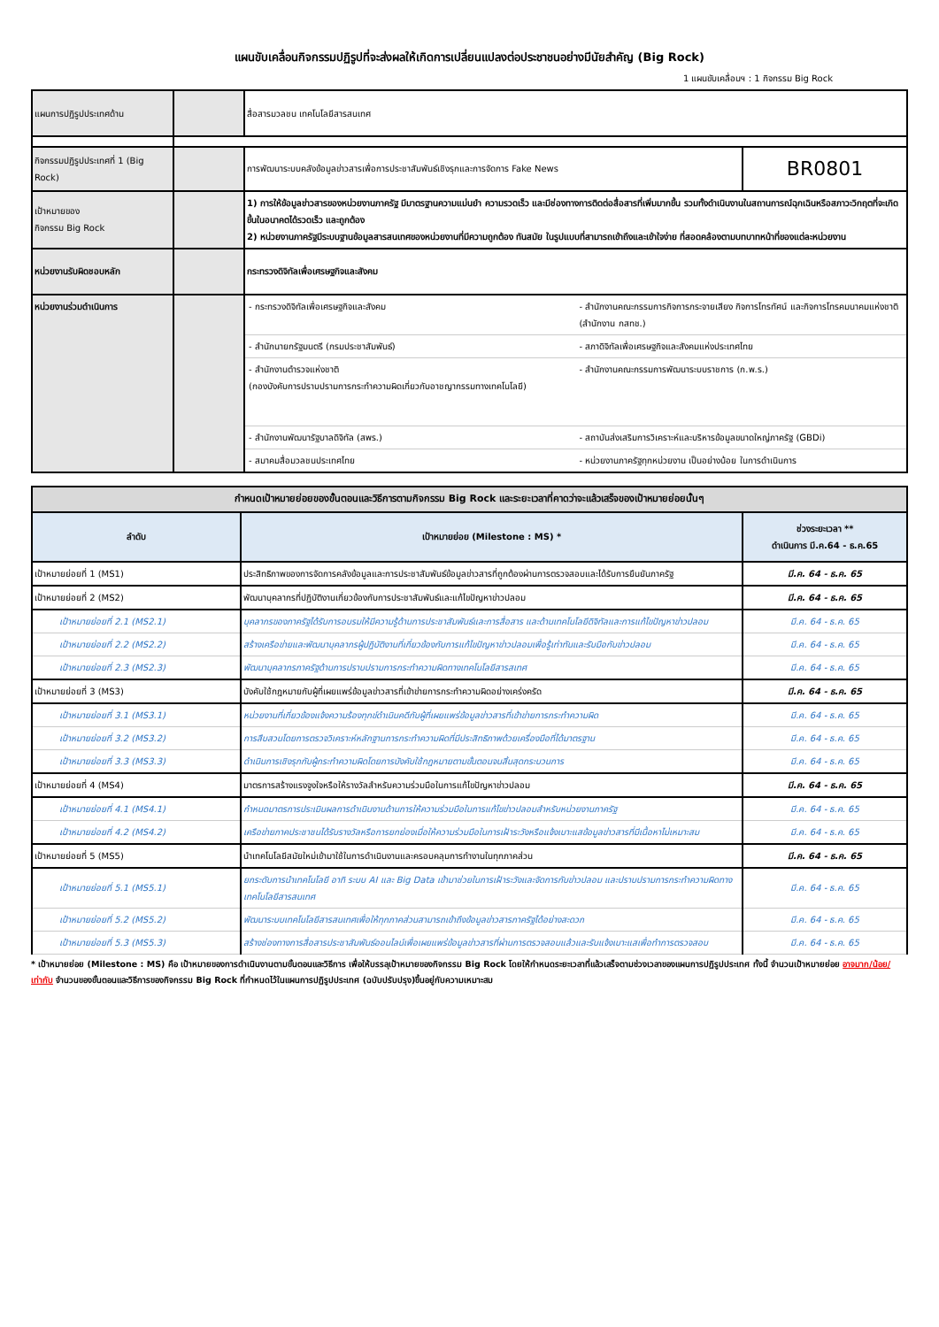แผนขับเคลื่อนกิจกรรมปฏิรูปที่จะส่งผลให้เกิดการเปลี่ยนแปลงต่อประชาชนอย่างมีนัยสำคัญ (Big Rock)
1 แผนขับเคลื่อนฯ : 1 กิจกรรม Big Rock
| แผนการปฏิรูปประเทศด้าน | | สื่อสารมวลชน เทคโนโลยีสารสนเทศ | |
| กิจกรรมปฏิรูปประเทศที่ 1 (Big Rock) | | การพัฒนาระบบคลังข้อมูลข่าวสารเพื่อการประชาสัมพันธ์เชิงรุกและการจัดการ Fake News | BR0801 |
| เป้าหมายของ กิจกรรม Big Rock | | 1) การให้ข้อมูลข่าวสารของหน่วยงานภาครัฐ มีมาตรฐานความแม่นยำ ความรวดเร็ว และมีช่องทางการติดต่อสื่อสารที่เพิ่มมากขึ้น รวมทั้งดำเนินงานในสถานการณ์ฉุกเฉินหรือสภาวะวิกฤตที่จะเกิดขึ้นในอนาคตได้รวดเร็ว และถูกต้อง 2) หน่วยงานภาครัฐมีระบบฐานข้อมูลสารสนเทศของหน่วยงานที่มีความถูกต้อง ทันสมัย ในรูปแบบที่สามารถเข้าถึงและเข้าใจง่าย ที่สอดคล้องตามบทบาทหน้าที่ของแต่ละหน่วยงาน | |
| หน่วยงานรับผิดชอบหลัก | | กระทรวงดิจิทัลเพื่อเศรษฐกิจและสังคม | |
| หน่วยงานร่วมดำเนินการ | | / - กระทรวงดิจิทัลเพื่อเศรษฐกิจและสังคม / - สำนักงานคณะกรรมการกิจการกระจายเสียง กิจการโทรทัศน์ และกิจการโทรคมนาคมแห่งชาติ (สำนักงาน กสทช.) / / - สำนักนายกรัฐมนตรี (กรมประชาสัมพันธ์) / - สภาดิจิทัลเพื่อเศรษฐกิจและสังคมแห่งประเทศไทย / / - สำนักงานตำรวจแห่งชาติ (กองบังคับการปราบปรามการกระทำความผิดเกี่ยวกับอาชญากรรมทางเทคโนโลยี) / - สำนักงานคณะกรรมการพัฒนาระบบราชการ (ก.พ.ร.) / / - สำนักงานพัฒนารัฐบาลดิจิทัล (สพร.) / - สถาบันส่งเสริมการวิเคราะห์และบริหารข้อมูลขนาดใหญ่ภาครัฐ (GBDi) / / - สมาคมสื่อมวลชนประเทศไทย / - หน่วยงานภาครัฐทุกหน่วยงาน เป็นอย่างน้อย ในการดำเนินการ / | |
| กำหนดเป้าหมายย่อยของขั้นตอนและวิธีการตามกิจกรรม Big Rock และระยะเวลาที่คาดว่าจะแล้วเสร็จของเป้าหมายย่อยนั้นๆ | | |
| ลำดับ | เป้าหมายย่อย (Milestone : MS) * | ช่วงระยะเวลา ** ดำเนินการ มี.ค.64 - ธ.ค.65 |
| เป้าหมายย่อยที่ 1 (MS1) | ประสิทธิภาพของการจัดการคลังข้อมูลและการประชาสัมพันธ์ข้อมูลข่าวสารที่ถูกต้องผ่านการตรวจสอบและได้รับการยืนยันภาครัฐ | มี.ค. 64 - ธ.ค. 65 |
| เป้าหมายย่อยที่ 2 (MS2) | พัฒนาบุคลากรที่ปฏิบัติงานเกี่ยวข้องกับการประชาสัมพันธ์และแก้ไขปัญหาข่าวปลอม | มี.ค. 64 - ธ.ค. 65 |
| เป้าหมายย่อยที่ 2.1 (MS2.1) | บุคลากรของภาครัฐได้รับการอบรมให้มีความรู้ด้านการประชาสัมพันธ์และการสื่อสาร และด้านเทคโนโลยีดิจิทัลและการแก้ไขปัญหาข่าวปลอม | มี.ค. 64 - ธ.ค. 65 |
| เป้าหมายย่อยที่ 2.2 (MS2.2) | สร้างเครือข่ายและพัฒนาบุคลากรผู้ปฏิบัติงานที่เกี่ยวข้องกับการแก้ไขปัญหาข่าวปลอมเพื่อรู้เท่าทันและรับมือกับข่าวปลอม | มี.ค. 64 - ธ.ค. 65 |
| เป้าหมายย่อยที่ 2.3 (MS2.3) | พัฒนาบุคลากรภาครัฐด้านการปราบปรามการกระทำความผิดทางเทคโนโลยีสารสเทศ | มี.ค. 64 - ธ.ค. 65 |
| เป้าหมายย่อยที่ 3 (MS3) | บังคับใช้กฎหมายกับผู้ที่เผยแพร่ข้อมูลข่าวสารที่เข้าข่ายการกระทำความผิดอย่างเคร่งครัด | มี.ค. 64 - ธ.ค. 65 |
| เป้าหมายย่อยที่ 3.1 (MS3.1) | หน่วยงานที่เกี่ยวข้องแจ้งความร้องทุกข์ดำเนินคดีกับผู้ที่เผยแพร่ข้อมูลข่าวสารที่เข้าข่ายการกระทำความผิด | มี.ค. 64 - ธ.ค. 65 |
| เป้าหมายย่อยที่ 3.2 (MS3.2) | การสืบสวนโดยการตรวจวิเคราะห์หลักฐานการกระทำความผิดที่มีประสิทธิภาพด้วยเครื่องมือที่ได้มาตรฐาน | มี.ค. 64 - ธ.ค. 65 |
| เป้าหมายย่อยที่ 3.3 (MS3.3) | ดำเนินการเชิงรุกกับผู้กระทำความผิดโดยการบังคับใช้กฎหมายตามขั้นตอนจนสิ้นสุดกระบวนการ | มี.ค. 64 - ธ.ค. 65 |
| เป้าหมายย่อยที่ 4 (MS4) | มาตรการสร้างแรงจูงใจหรือให้รางวัลสำหรับความร่วมมือในการแก้ไขปัญหาข่าวปลอม | มี.ค. 64 - ธ.ค. 65 |
| เป้าหมายย่อยที่ 4.1 (MS4.1) | กำหนดมาตรการประเมินผลการดำเนินงานด้านการให้ความร่วมมือในการแก้ไขข่าวปลอมสำหรับหน่วยงานภาครัฐ | มี.ค. 64 - ธ.ค. 65 |
| เป้าหมายย่อยที่ 4.2 (MS4.2) | เครือข่ายภาคประชาชนได้รับรางวัลหรือการยกย่องเมื่อให้ความร่วมมือในการเฝ้าระวังหรือแจ้งเบาะแสข้อมูลข่าวสารที่มีเนื้อหาไม่เหมาะสม | มี.ค. 64 - ธ.ค. 65 |
| เป้าหมายย่อยที่ 5 (MS5) | นำเทคโนโลยีสมัยใหม่เข้ามาใช้ในการดำเนินงานและครอบคลุมการทำงานในทุกภาคส่วน | มี.ค. 64 - ธ.ค. 65 |
| เป้าหมายย่อยที่ 5.1 (MS5.1) | ยกระดับการนำเทคโนโลยี อาทิ ระบบ AI และ Big Data เข้ามาช่วยในการเฝ้าระวังและจัดการกับข่าวปลอม และปราบปรามการกระทำความผิดทางเทคโนโลยีสารสนเทศ | มี.ค. 64 - ธ.ค. 65 |
| เป้าหมายย่อยที่ 5.2 (MS5.2) | พัฒนาระบบเทคโนโลยีสารสนเทศเพื่อให้ทุกภาคส่วนสามารถเข้าถึงข้อมูลข่าวสารภาครัฐได้อย่างสะดวก | มี.ค. 64 - ธ.ค. 65 |
| เป้าหมายย่อยที่ 5.3 (MS5.3) | สร้างช่องทางการสื่อสารประชาสัมพันธ์ออนไลน์เพื่อเผยแพร่ข้อมูลข่าวสารที่ผ่านการตรวจสอบแล้วและรับแจ้งเบาะแสเพื่อทำการตรวจสอบ | มี.ค. 64 - ธ.ค. 65 |
* เป้าหมายย่อย (Milestone : MS) คือ เป้าหมายของการดำเนินงานตามขั้นตอนและวิธีการ เพื่อให้บรรลุเป้าหมายของกิจกรรม Big Rock โดยให้กำหนดระยะเวลาที่แล้วเสร็จตามช่วงเวลาของแผนการปฏิรูปประเทศ ทั้งนี้ จำนวนเป้าหมายย่อย อาจมาก/น้อย/เท่ากับ จำนวนของขั้นตอนและวิธีการของกิจกรรม Big Rock ที่กำหนดไว้ในแผนการปฏิรูปประเทศ (ฉบับปรับปรุง)ขึ้นอยู่กับความเหมาะสม